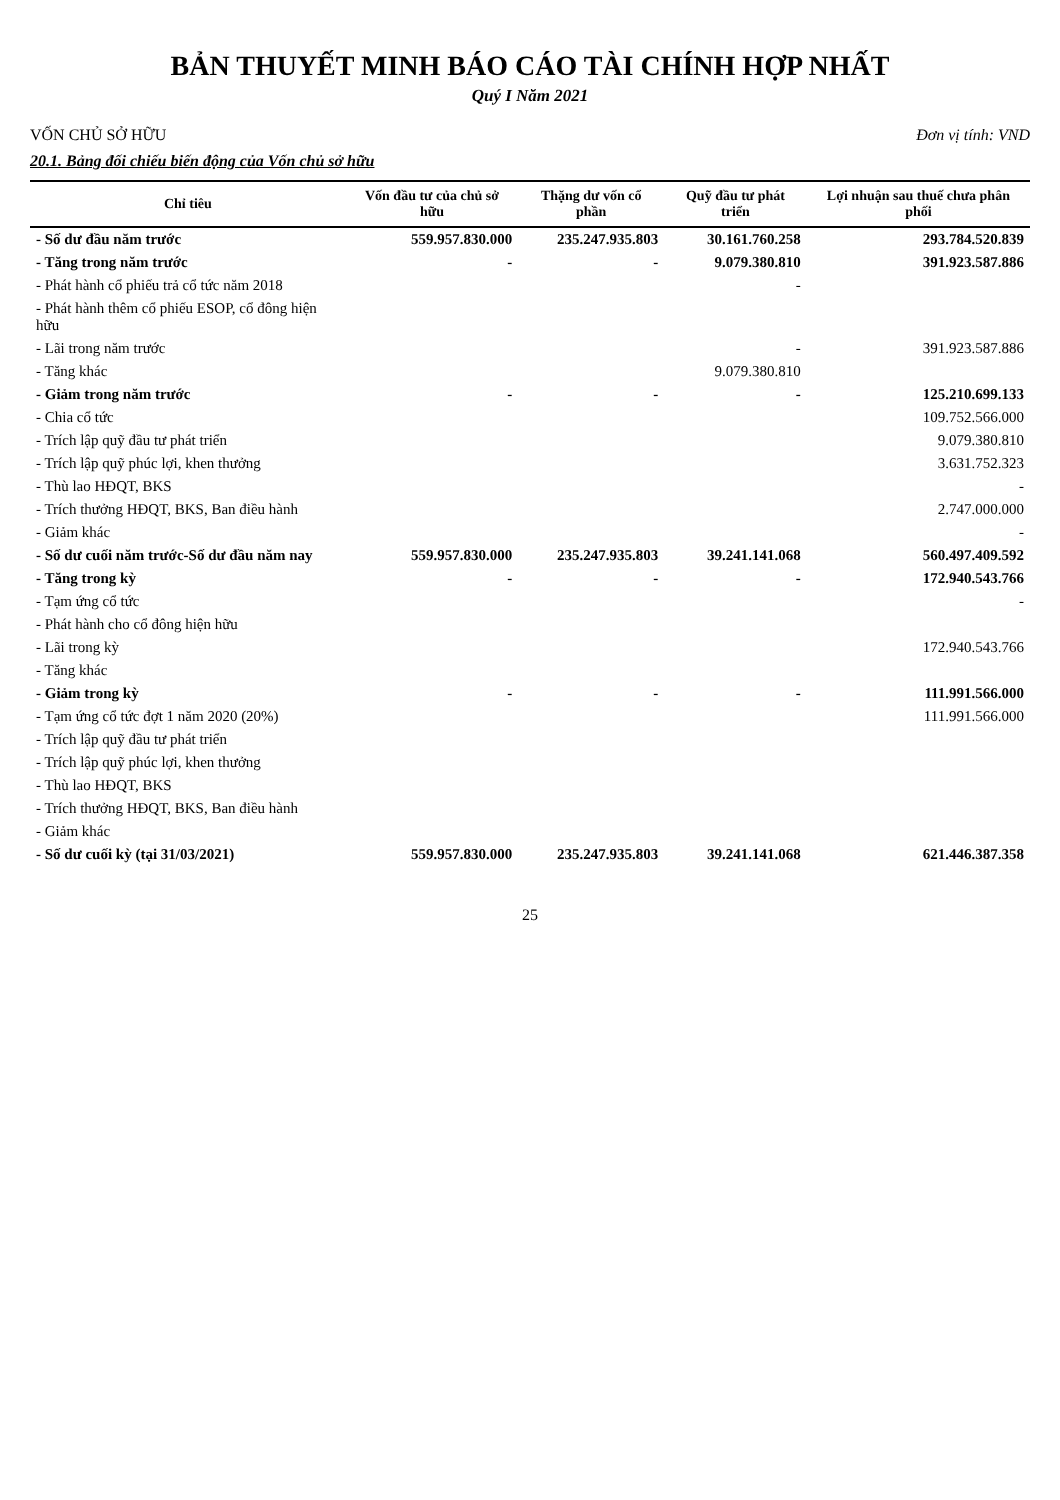BẢN THUYẾT MINH BÁO CÁO TÀI CHÍNH HỢP NHẤT
Quý I Năm 2021
VỐN CHỦ SỞ HỮU Đơn vị tính: VND
20.1. Bảng đối chiếu biến động của Vốn chủ sở hữu
| Chỉ tiêu | Vốn đầu tư của chủ sở hữu | Thặng dư vốn cổ phần | Quỹ đầu tư phát triển | Lợi nhuận sau thuế chưa phân phối |
| --- | --- | --- | --- | --- |
| - Số dư đầu năm trước | 559.957.830.000 | 235.247.935.803 | 30.161.760.258 | 293.784.520.839 |
| - Tăng trong năm trước | - | - | 9.079.380.810 | 391.923.587.886 |
| - Phát hành cổ phiếu trả cổ tức năm 2018 | | | - | |
| - Phát hành thêm cổ phiếu ESOP, cổ đông hiện hữu | | | | |
| - Lãi trong năm trước | | | - | 391.923.587.886 |
| - Tăng khác | | | 9.079.380.810 | |
| - Giảm trong năm trước | - | - | - | 125.210.699.133 |
| - Chia cổ tức | | | | 109.752.566.000 |
| - Trích lập quỹ đầu tư phát triển | | | | 9.079.380.810 |
| - Trích lập quỹ phúc lợi, khen thưởng | | | | 3.631.752.323 |
| - Thù lao HĐQT, BKS | | | | - |
| - Trích thưởng HĐQT, BKS, Ban điều hành | | | | 2.747.000.000 |
| - Giảm khác | | | | - |
| - Số dư cuối năm trước-Số dư đầu năm nay | 559.957.830.000 | 235.247.935.803 | 39.241.141.068 | 560.497.409.592 |
| - Tăng trong kỳ | - | - | - | 172.940.543.766 |
| - Tạm ứng cổ tức | | | | - |
| - Phát hành cho cổ đông hiện hữu | | | | |
| - Lãi trong kỳ | | | | 172.940.543.766 |
| - Tăng khác | | | | |
| - Giảm trong kỳ | - | - | - | 111.991.566.000 |
| - Tạm ứng cổ tức đợt 1 năm 2020 (20%) | | | | 111.991.566.000 |
| - Trích lập quỹ đầu tư phát triển | | | | |
| - Trích lập quỹ phúc lợi, khen thưởng | | | | |
| - Thù lao HĐQT, BKS | | | | |
| - Trích thưởng HĐQT, BKS, Ban điều hành | | | | |
| - Giảm khác | | | | |
| - Số dư cuối kỳ (tại 31/03/2021) | 559.957.830.000 | 235.247.935.803 | 39.241.141.068 | 621.446.387.358 |
25